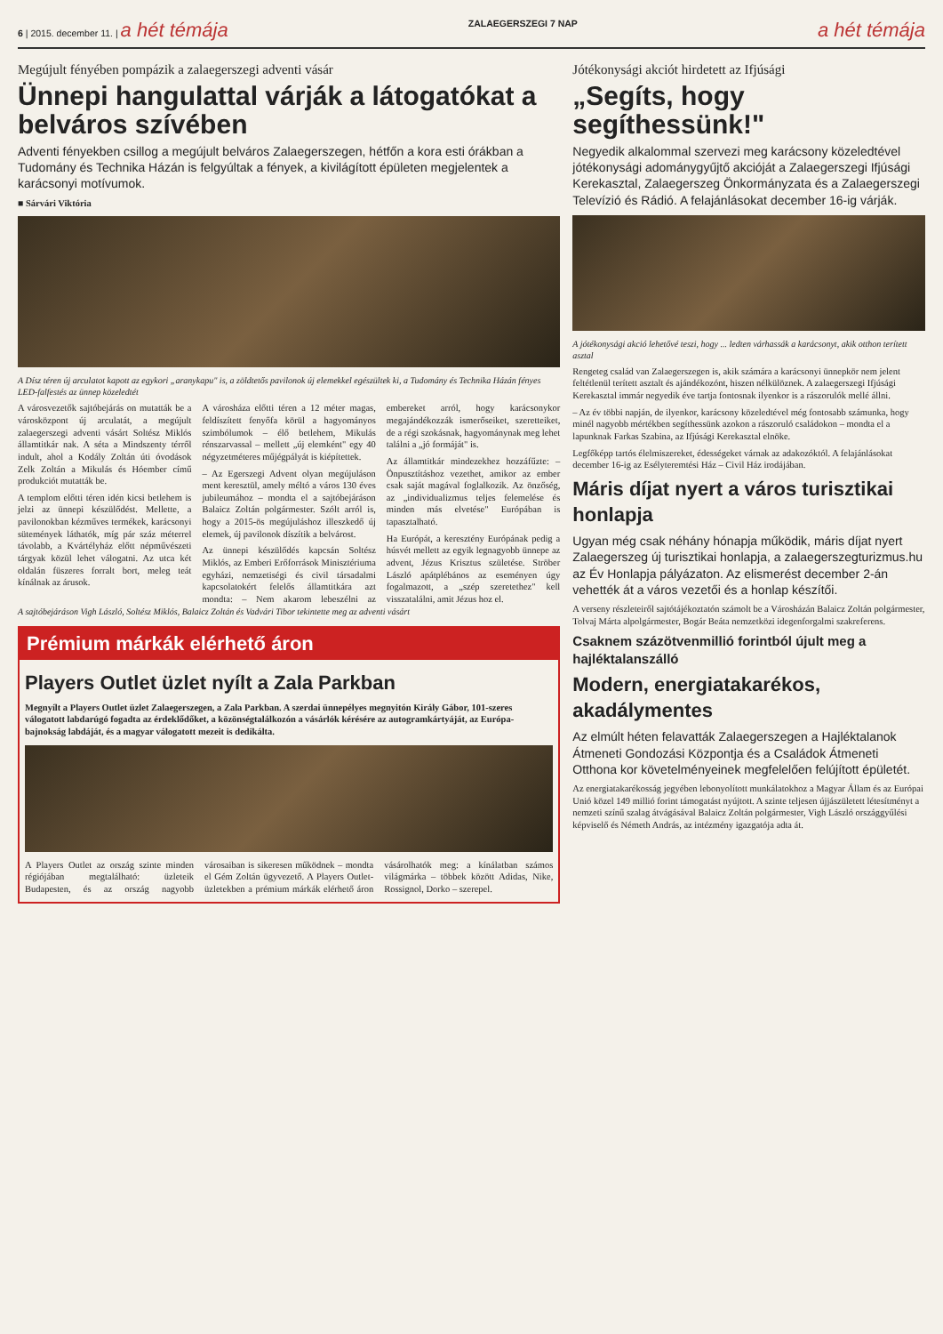6 | 2015. december 11. | a hét témája ZALAEGERSZEGI 7 NAP a hét témája
Megújult fényében pompázik a zalaegerszegi adventi vásár
Ünnepi hangulattal várják a látogatókat a belváros szívében
Adventi fényekben csillog a megújult belváros Zalaegerszegen, hétfőn a kora esti órákban a Tudomány és Technika Házán is felgyúltak a fények, a kivilágított épületen megjelentek a karácsonyi motívumok.
■ Sárvári Viktória
A Dísz téren új arculatot kapott az egykori „aranykapu" is, a zöldtetős pavilonok új elemekkel egészültek ki, a Tudomány és Technika Házán fényes LED-falfestés az ünnep közeledtét
A városvezetők sajtóbejárás on mutatták be a városközpont új arculatát, a megújult zalaegerszegi adventi vásárt Soltész Miklós államtitkár nak. A séta a Mindszenty térről indult, ahol a Kodály Zoltán úti óvodások Zelk Zoltán a Mikulás és Hóember című produkciót mutatták be.
A templom előtti téren idén kicsi betlehem is jelzi az ünnepi készülődést. Mellette, a pavilonokban kézműves termékek, karácsonyi sütemények láthatók, míg pár száz méterrel távolabb, a Kvártélyház előtt népművészeti tárgyak közül lehet válogatni. Az utca két oldalán füszeres forralt bort, meleg teát kínálnak az árusok.
A városháza előtti téren a 12 méter magas, feldíszített fenyőfa körül a hagyományos szimbólumok – élő betlehem, Mikulás rénszarvassal – mellett „új elemként" egy 40 négyzetméteres műjégpályát is kiépítettek.
– Az Egerszegi Advent olyan megújuláson ment keresztül, amely méltó a város 130 éves jubileumához – mondta el a sajtóbejáráson Balaicz Zoltán polgármester. Szólt arról is, hogy a 2015-ös megújuláshoz illeszkedő új elemek, új pavilonok díszítik a belvárost.
Az ünnepi készülődés kapcsán Soltész Miklós, az Emberi Erőforrások Minisztériuma egyházi, nemzetiségi és civil társadalmi kapcsolatokért felelős államtitkára azt mondta: – Nem akarom lebeszélni az embereket arról, hogy karácsonykor megajándékozzák ismerőseiket, szeretteiket, de a régi szokásnak, hagyománynak meg lehet találni a „jó formáját" is.
Az államtitkár mindezekhez hozzáfűzte: – Önpusztításhoz vezethet, amikor az ember csak saját magával foglalkozik. Az önzőség, az „individualizmus teljes felemelése és minden más elvetése" Európában is tapasztalható.
Ha Európát, a keresztény Európának pedig a húsvét mellett az egyik legnagyobb ünnepe az advent, Jézus Krisztus születése. Ströber László apátplébános az eseményen úgy fogalmazott, a „szép szeretethez" kell visszatalálni, amit Jézus hoz el.
A sajtóbejáráson Vigh László, Soltész Miklós, Balaicz Zoltán és Vadvári Tibor tekintette meg az adventi vásárt
Prémium márkák elérhető áron
Players Outlet üzlet nyílt a Zala Parkban
Megnyílt a Players Outlet üzlet Zalaegerszegen, a Zala Parkban. A szerdai ünnepélyes megnyitón Király Gábor, 101-szeres válogatott labdarúgó fogadta az érdeklődőket, a közönségtalálkozón a vásárlók kérésére az autogramkártyáját, az Európa-bajnokság labdáját, és a magyar válogatott mezeit is dedikálta.
A Players Outlet az ország szinte minden régiójában megtalálható: üzleteik Budapesten, és az ország nagyobb városaiban is sikeresen működnek – mondta el Gém Zoltán ügyvezető. A Players Outlet-üzletekben a prémium márkák elérhető áron vásárolhatók meg: a kínálatban számos világmárka – többek között Adidas, Nike, Rossignol, Dorko – szerepel.
Jótékonysági akciót hirdetett az Ifjúsági
„Segíts, hogy segíthessünk!"
Negyedik alkalommal szervezi meg karácsony közeledtével jótékonysági adománygyűjtő akcióját a Zalaegerszegi Ifjúsági Kerekasztal, Zalaegerszeg Önkormányzata és a Zalaegerszegi Televízió és Rádió. A felajánlásokat december 16-ig várják.
A jótékonysági akció lehetővé teszi, hogy ... ledten várhassák a karácsonyt, akik otthon terített asztal
Rengeteg család van Zalaegerszegen is, akik számára a karácsonyi ünnepkör nem jelent feltétlenül terített asztalt és ajándékozónt, hiszen nélkülöznek. A zalaegerszegi Ifjúsági Kerekasztal immár negyedik éve tartja fontosnak ilyenkor is a rászorulók mellé állni.
– Az év többi napján, de ilyenkor, karácsony közeledtével még fontosabb számunka, hogy minél nagyobb mértékben segíthessünk azokon a rászoruló családokon – mondta el a lapunknak Farkas Szabina, az Ifjúsági Kerekasztal elnöke.
Legfőképp tartós élelmiszereket, édességeket várnak az adakozóktól. A felajánlásokat december 16-ig az Esélyteremtési Ház – Civil Ház irodájában.
Máris díjat nyert a város turisztikai honlapja
Ugyan még csak néhány hónapja működik, máris díjat nyert Zalaegerszeg új turisztikai honlapja, a zalaegerszegturizmus.hu az Év Honlapja pályázaton. Az elismerést december 2-án vehették át a város vezetői és a honlap készítői.
A verseny részleteiről sajtótájékoztatón számolt be a Városházán Balaicz Zoltán polgármester, Tolvaj Márta alpolgármester, Bogár Beáta nemzetközi idegenforgalmi szakreferens.
Csaknem százötvenmillió forintból újult meg a hajléktalanszálló
Modern, energiatakarékos, akadálymentes
Az elmúlt héten felavatták Zalaegerszegen a Hajléktalanok Átmeneti Gondozási Központja és a Családok Átmeneti Otthona kor követelményeinek megfelelően felújított épületét.
Az energiatakarékosság jegyében lebonyolított munkálatokhoz a Magyar Állam és az Európai Unió közel 149 millió forint támogatást nyújtott. A szinte teljesen újjászületett létesítményt a nemzeti színű szalag átvágásával Balaicz Zoltán polgármester, Vigh László országgyűlési képviselő és Németh András, az intézmény igazgatója adta át.